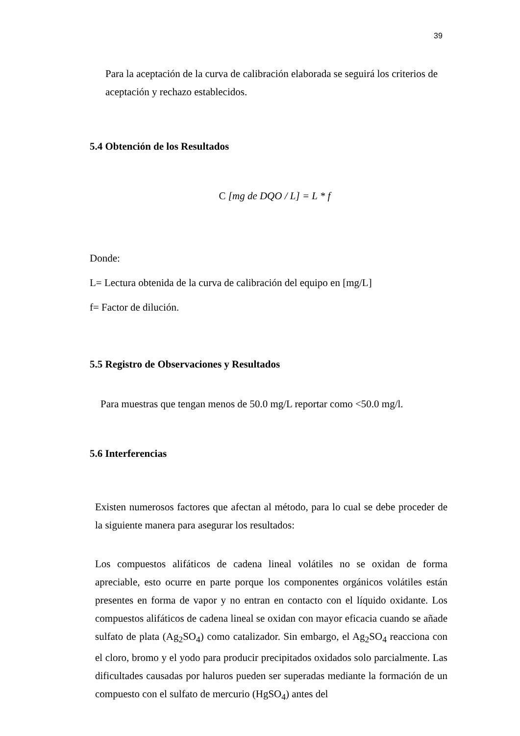39
Para la aceptación de la curva de calibración elaborada se seguirá los criterios de aceptación y rechazo establecidos.
5.4 Obtención de los Resultados
C [mg de DQO / L] = L * f
Donde:
L= Lectura obtenida de la curva de calibración del equipo en [mg/L]
f= Factor de dilución.
5.5 Registro de Observaciones y Resultados
Para muestras que tengan menos de 50.0 mg/L reportar como <50.0 mg/l.
5.6 Interferencias
Existen numerosos factores que afectan al método, para lo cual se debe proceder de la siguiente manera para asegurar los resultados:
Los compuestos alifáticos de cadena lineal volátiles no se oxidan de forma apreciable, esto ocurre en parte porque los componentes orgánicos volátiles están presentes en forma de vapor y no entran en contacto con el líquido oxidante. Los compuestos alifáticos de cadena lineal se oxidan con mayor eficacia cuando se añade sulfato de plata (Ag<sub>2</sub>SO<sub>4</sub>) como catalizador. Sin embargo, el Ag<sub>2</sub>SO<sub>4</sub> reacciona con el cloro, bromo y el yodo para producir precipitados oxidados solo parcialmente. Las dificultades causadas por haluros pueden ser superadas mediante la formación de un compuesto con el sulfato de mercurio (HgSO<sub>4</sub>) antes del